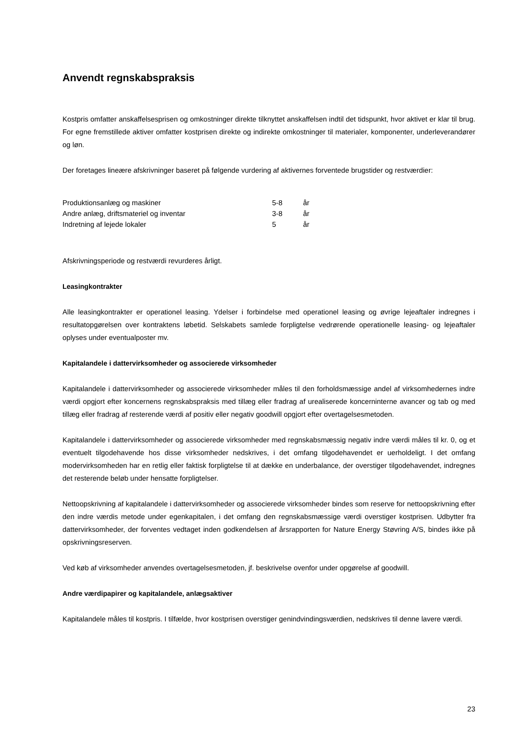Anvendt regnskabspraksis
Kostpris omfatter anskaffelsesprisen og omkostninger direkte tilknyttet anskaffelsen indtil det tidspunkt, hvor aktivet er klar til brug. For egne fremstillede aktiver omfatter kostprisen direkte og indirekte omkostninger til materialer, komponenter, underleverandører og løn.
Der foretages lineære afskrivninger baseret på følgende vurdering af aktivernes forventede brugstider og restværdier:
| Produktionsanlæg og maskiner | 5-8 | år |
| Andre anlæg, driftsmateriel og inventar | 3-8 | år |
| Indretning af lejede lokaler | 5 | år |
Afskrivningsperiode og restværdi revurderes årligt.
Leasingkontrakter
Alle leasingkontrakter er operationel leasing. Ydelser i forbindelse med operationel leasing og øvrige lejeaftaler indregnes i resultatopgørelsen over kontraktens løbetid. Selskabets samlede forpligtelse vedrørende operationelle leasing- og lejeaftaler oplyses under eventualposter mv.
Kapitalandele i dattervirksomheder og associerede virksomheder
Kapitalandele i dattervirksomheder og associerede virksomheder måles til den forholdsmæssige andel af virksomhedernes indre værdi opgjort efter koncernens regnskabspraksis med tillæg eller fradrag af urealiserede koncerninterne avancer og tab og med tillæg eller fradrag af resterende værdi af positiv eller negativ goodwill opgjort efter overtagelsesmetoden.
Kapitalandele i dattervirksomheder og associerede virksomheder med regnskabsmæssig negativ indre værdi måles til kr. 0, og et eventuelt tilgodehavende hos disse virksomheder nedskrives, i det omfang tilgodehavendet er uerholdeligt. I det omfang modervirksomheden har en retlig eller faktisk forpligtelse til at dække en underbalance, der overstiger tilgodehavendet, indregnes det resterende beløb under hensatte forpligtelser.
Nettoopskrivning af kapitalandele i dattervirksomheder og associerede virksomheder bindes som reserve for nettoopskrivning efter den indre værdis metode under egenkapitalen, i det omfang den regnskabsmæssige værdi overstiger kostprisen. Udbytter fra dattervirksomheder, der forventes vedtaget inden godkendelsen af årsrapporten for Nature Energy Støvring A/S, bindes ikke på opskrivningsreserven.
Ved køb af virksomheder anvendes overtagelsesmetoden, jf. beskrivelse ovenfor under opgørelse af goodwill.
Andre værdipapirer og kapitalandele, anlægsaktiver
Kapitalandele måles til kostpris. I tilfælde, hvor kostprisen overstiger genindvindingsværdien, nedskrives til denne lavere værdi.
23